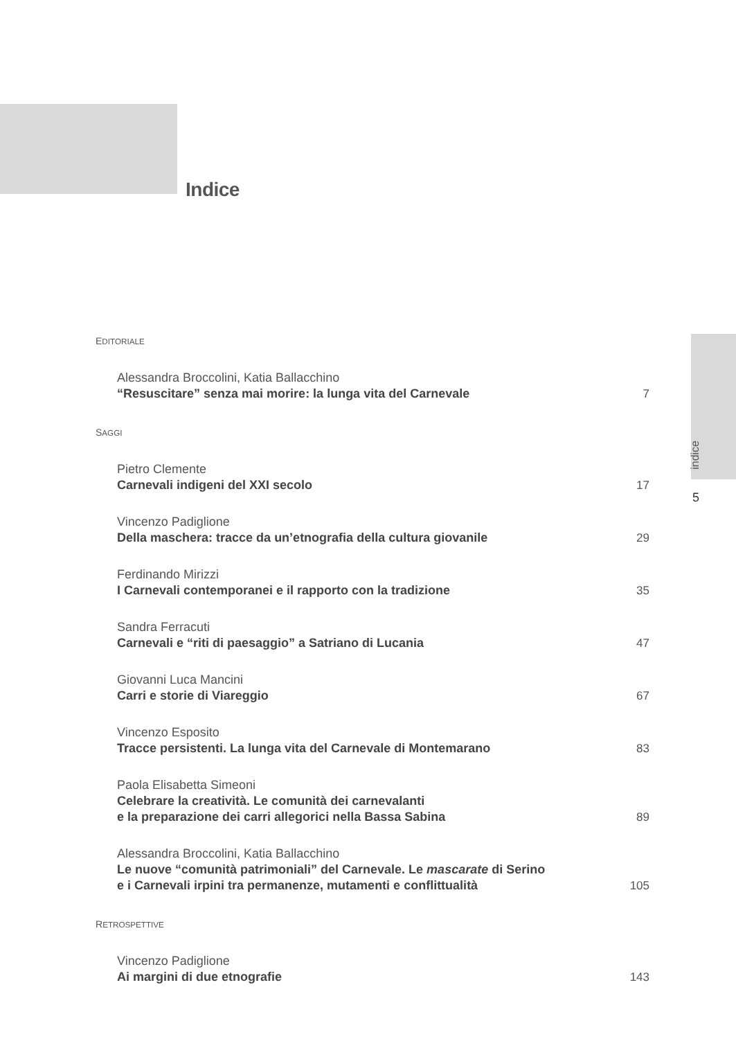Indice
indice
5
EDITORIALE
Alessandra Broccolini, Katia Ballacchino
“Resuscitare” senza mai morire: la lunga vita del Carnevale
7
SAGGI
Pietro Clemente
Carnevali indigeni del XXI secolo
17
Vincenzo Padiglione
Della maschera: tracce da un’etnografia della cultura giovanile
29
Ferdinando Mirizzi
I Carnevali contemporanei e il rapporto con la tradizione
35
Sandra Ferracuti
Carnevali e “riti di paesaggio” a Satriano di Lucania
47
Giovanni Luca Mancini
Carri e storie di Viareggio
67
Vincenzo Esposito
Tracce persistenti. La lunga vita del Carnevale di Montemarano
83
Paola Elisabetta Simeoni
Celebrare la creatività. Le comunità dei carnevalanti
e la preparazione dei carri allegorici nella Bassa Sabina
89
Alessandra Broccolini, Katia Ballacchino
Le nuove “comunità patrimoniali” del Carnevale. Le mascarate di Serino
e i Carnevali irpini tra permanenze, mutamenti e conflittualità
105
RETROSPETTIVE
Vincenzo Padiglione
Ai margini di due etnografie
143